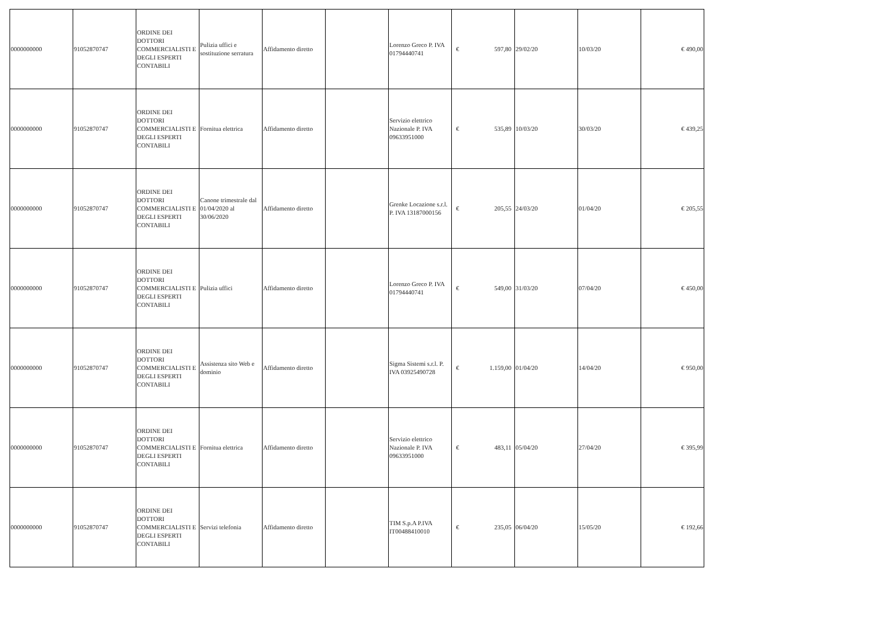| 0000000000 | 91052870747 | ORDINE DEI DOTTORI COMMERCIALISTI E DEGLI ESPERTI CONTABILI | Pulizia uffici e sostituzione serratura | Affidamento diretto | | Lorenzo Greco P. IVA 01794440741 | € 597,80 | 29/02/20 | 10/03/20 | € 490,00 |
| 0000000000 | 91052870747 | ORDINE DEI DOTTORI COMMERCIALISTI E DEGLI ESPERTI CONTABILI | Fornitua elettrica | Affidamento diretto | | Servizio elettrico Nazionale P. IVA 09633951000 | € 535,89 | 10/03/20 | 30/03/20 | € 439,25 |
| 0000000000 | 91052870747 | ORDINE DEI DOTTORI COMMERCIALISTI E DEGLI ESPERTI CONTABILI | Canone trimestrale dal 01/04/2020 al 30/06/2020 | Affidamento diretto | | Grenke Locazione s.r.l. P. IVA 13187000156 | € 205,55 | 24/03/20 | 01/04/20 | € 205,55 |
| 0000000000 | 91052870747 | ORDINE DEI DOTTORI COMMERCIALISTI E DEGLI ESPERTI CONTABILI | Pulizia uffici | Affidamento diretto | | Lorenzo Greco P. IVA 01794440741 | € 549,00 | 31/03/20 | 07/04/20 | € 450,00 |
| 0000000000 | 91052870747 | ORDINE DEI DOTTORI COMMERCIALISTI E DEGLI ESPERTI CONTABILI | Assistenza sito Web e dominio | Affidamento diretto | | Sigma Sistemi s.r.l. P. IVA 03925490728 | € 1.159,00 | 01/04/20 | 14/04/20 | € 950,00 |
| 0000000000 | 91052870747 | ORDINE DEI DOTTORI COMMERCIALISTI E DEGLI ESPERTI CONTABILI | Fornitua elettrica | Affidamento diretto | | Servizio elettrico Nazionale P. IVA 09633951000 | € 483,11 | 05/04/20 | 27/04/20 | € 395,99 |
| 0000000000 | 91052870747 | ORDINE DEI DOTTORI COMMERCIALISTI E DEGLI ESPERTI CONTABILI | Servizi telefonia | Affidamento diretto | | TIM S.p.A P.IVA IT00488410010 | € 235,05 | 06/04/20 | 15/05/20 | € 192,66 |